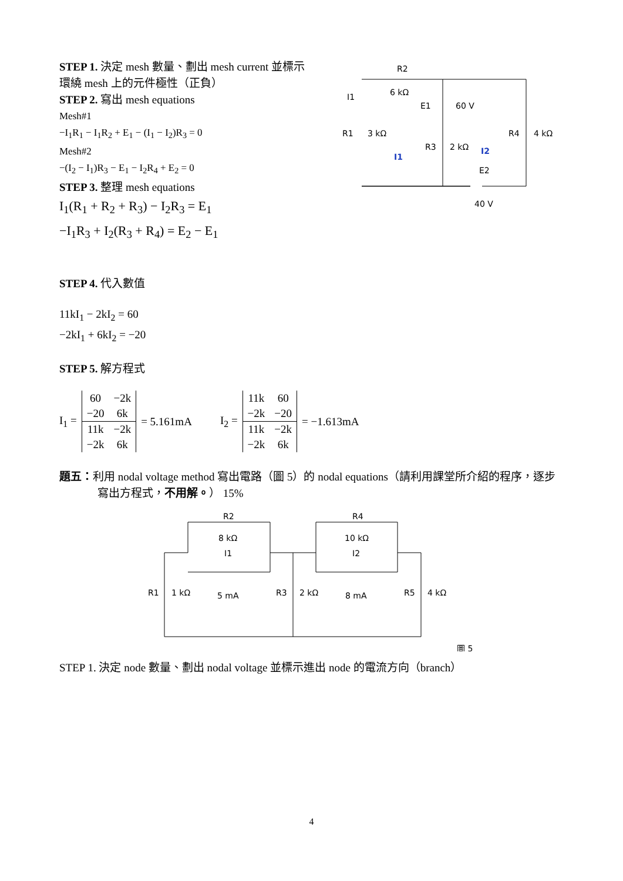STEP 1. 決定 mesh 數量、劃出 mesh current 並標示環繞 mesh 上的元件極性（正負）
STEP 2. 寫出 mesh equations
Mesh#1
−I<sub>1</sub>R<sub>1</sub> − I<sub>1</sub>R<sub>2</sub> + E<sub>1</sub> − (I<sub>1</sub> − I<sub>2</sub>)R<sub>3</sub> = 0
Mesh#2
−(I<sub>2</sub> − I<sub>1</sub>)R<sub>3</sub> − E<sub>1</sub> − I<sub>2</sub>R<sub>4</sub> + E<sub>2</sub> = 0
STEP 3. 整理 mesh equations
I<sub>1</sub>(R<sub>1</sub> + R<sub>2</sub> + R<sub>3</sub>) − I<sub>2</sub>R<sub>3</sub> = E<sub>1</sub>
−I<sub>1</sub>R<sub>3</sub> + I<sub>2</sub>(R<sub>3</sub> + R<sub>4</sub>) = E<sub>2</sub> − E<sub>1</sub>
R2
6 kΩ
I1
E1
60 V
R1
3 kΩ
R3
2 kΩ
R4
4 kΩ
I1
I2
E2
40 V
STEP 4. 代入數值
11kI<sub>1</sub> − 2kI<sub>2</sub> = 60
−2kI<sub>1</sub> + 6kI<sub>2</sub> = −20
STEP 5. 解方程式
I<sub>1</sub> =
| 60 | −2k |
| −20 | 6k |
| 11k | −2k |
| −2k | 6k |
= 5.161mA I<sub>2</sub> =
| 11k | 60 |
| −2k | −20 |
| 11k | −2k |
| −2k | 6k |
= −1.613mA
題五：利用 nodal voltage method 寫出電路（圖 5）的 nodal equations（請利用課堂所介紹的程序，逐步寫出方程式，不用解。） 15%
R2
8 kΩ
I1
5 mA
R4
10 kΩ
I2
8 mA
R1
1 kΩ
R3
2 kΩ
R5
4 kΩ
圖 5
STEP 1. 決定 node 數量、劃出 nodal voltage 並標示進出 node 的電流方向（branch）
4